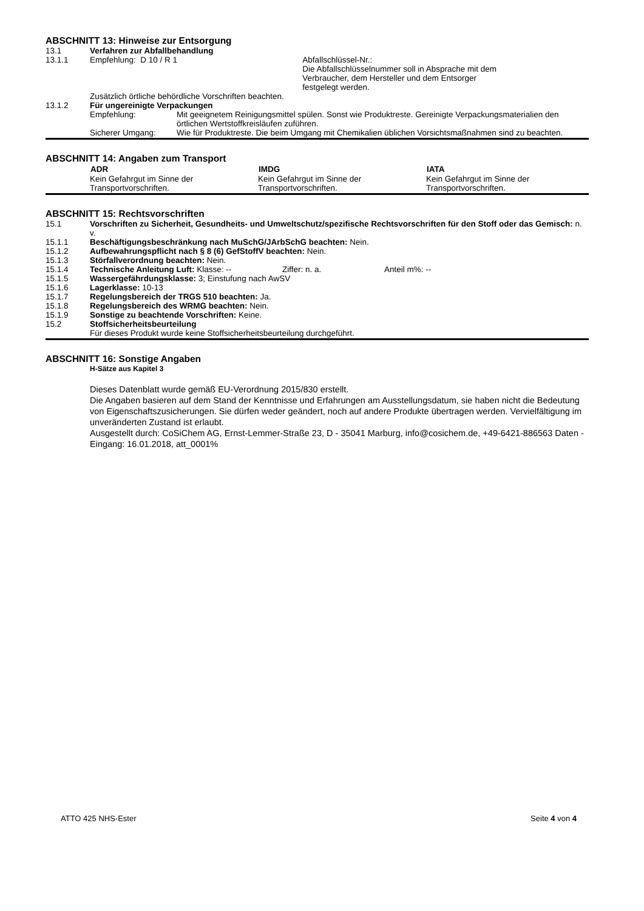ABSCHNITT 13: Hinweise zur Entsorgung
| 13.1 | Verfahren zur Abfallbehandlung | | |
| 13.1.1 | Empfehlung: D 10 / R 1 | | Abfallschlüssel-Nr.: Die Abfallschlüsselnummer soll in Absprache mit dem Verbraucher, dem Hersteller und dem Entsorger festgelegt werden. |
| | Zusätzlich örtliche behördliche Vorschriften beachten. | | |
| 13.1.2 | Für ungereinigte Verpackungen | | |
| | Empfehlung: | Mit geeignetem Reinigungsmittel spülen. Sonst wie Produktreste. Gereinigte Verpackungsmaterialien den örtlichen Wertstoffkreisläufen zuführen. | |
| | Sicherer Umgang: | Wie für Produktreste. Die beim Umgang mit Chemikalien üblichen Vorsichtsmaßnahmen sind zu beachten. | |
ABSCHNITT 14: Angaben zum Transport
| | ADR | IMDG | IATA |
| | Kein Gefahrgut im Sinne der Transportvorschriften. | Kein Gefahrgut im Sinne der Transportvorschriften. | Kein Gefahrgut im Sinne der Transportvorschriften. |
ABSCHNITT 15: Rechtsvorschriften
| 15.1 | Vorschriften zu Sicherheit, Gesundheits- und Umweltschutz/spezifische Rechtsvorschriften für den Stoff oder das Gemisch: n. v. |
| 15.1.1 | Beschäftigungsbeschränkung nach MuSchG/JArbSchG beachten: Nein. |
| 15.1.2 | Aufbewahrungspflicht nach § 8 (6) GefStoffV beachten: Nein. |
| 15.1.3 | Störfallverordnung beachten: Nein. |
| 15.1.4 | Technische Anleitung Luft: Klasse: -- Ziffer: n. a. Anteil m%: -- |
| 15.1.5 | Wassergefährdungsklasse: 3; Einstufung nach AwSV |
| 15.1.6 | Lagerklasse: 10-13 |
| 15.1.7 | Regelungsbereich der TRGS 510 beachten: Ja. |
| 15.1.8 | Regelungsbereich des WRMG beachten: Nein. |
| 15.1.9 | Sonstige zu beachtende Vorschriften: Keine. |
| 15.2 | Stoffsicherheitsbeurteilung Für dieses Produkt wurde keine Stoffsicherheitsbeurteilung durchgeführt. |
ABSCHNITT 16: Sonstige Angaben
H-Sätze aus Kapitel 3
Dieses Datenblatt wurde gemäß EU-Verordnung 2015/830 erstellt.
Die Angaben basieren auf dem Stand der Kenntnisse und Erfahrungen am Ausstellungsdatum, sie haben nicht die Bedeutung von Eigenschaftszusicherungen. Sie dürfen weder geändert, noch auf andere Produkte übertragen werden. Vervielfältigung im unveränderten Zustand ist erlaubt.
Ausgestellt durch: CoSiChem AG, Ernst-Lemmer-Straße 23, D - 35041 Marburg, info@cosichem.de, +49-6421-886563 Daten - Eingang: 16.01.2018, att_0001%
ATTO 425 NHS-Ester Seite 4 von 4